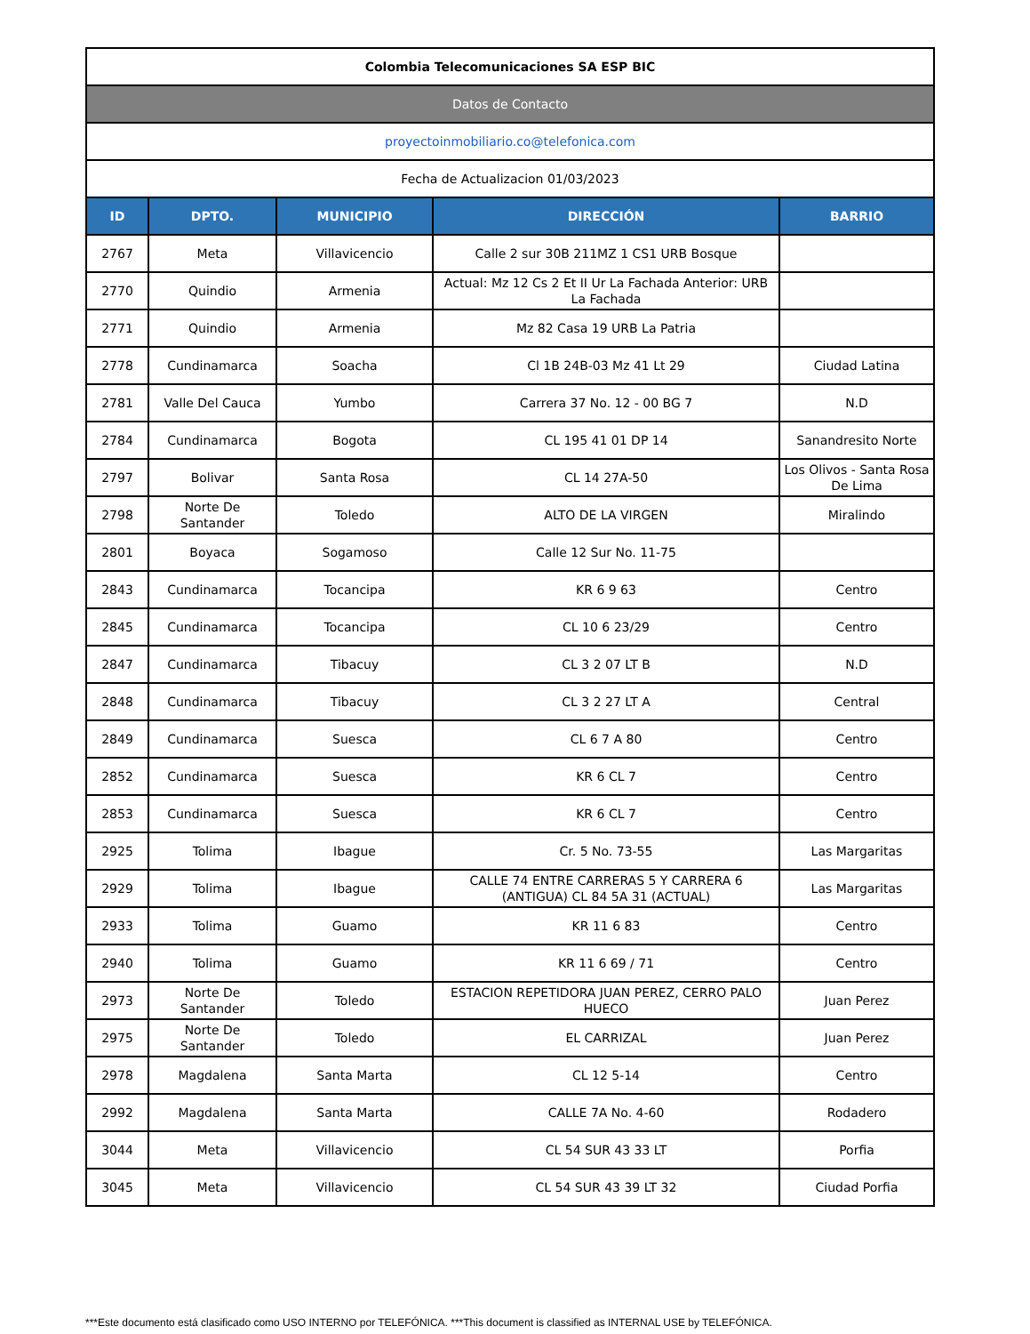| Colombia Telecomunicaciones SA ESP BIC | | | | |
| Datos de Contacto | | | | |
| proyectoinmobiliario.co@telefonica.com | | | | |
| Fecha de Actualizacion 01/03/2023 | | | | |
| ID | DPTO. | MUNICIPIO | DIRECCIÓN | BARRIO |
| 2767 | Meta | Villavicencio | Calle 2 sur 30B 211MZ 1 CS1 URB Bosque | |
| 2770 | Quindio | Armenia | Actual: Mz 12 Cs 2 Et II Ur La Fachada Anterior: URB La Fachada | |
| 2771 | Quindio | Armenia | Mz 82 Casa 19 URB La Patria | |
| 2778 | Cundinamarca | Soacha | Cl 1B 24B-03 Mz 41 Lt 29 | Ciudad Latina |
| 2781 | Valle Del Cauca | Yumbo | Carrera 37 No. 12 - 00 BG 7 | N.D |
| 2784 | Cundinamarca | Bogota | CL 195 41 01 DP 14 | Sanandresito Norte |
| 2797 | Bolivar | Santa Rosa | CL 14 27A-50 | Los Olivos - Santa Rosa De Lima |
| 2798 | Norte De Santander | Toledo | ALTO DE LA VIRGEN | Miralindo |
| 2801 | Boyaca | Sogamoso | Calle 12 Sur No. 11-75 | |
| 2843 | Cundinamarca | Tocancipa | KR 6 9 63 | Centro |
| 2845 | Cundinamarca | Tocancipa | CL 10 6 23/29 | Centro |
| 2847 | Cundinamarca | Tibacuy | CL 3 2 07 LT B | N.D |
| 2848 | Cundinamarca | Tibacuy | CL 3 2 27 LT A | Central |
| 2849 | Cundinamarca | Suesca | CL 6 7 A 80 | Centro |
| 2852 | Cundinamarca | Suesca | KR 6 CL 7 | Centro |
| 2853 | Cundinamarca | Suesca | KR 6 CL 7 | Centro |
| 2925 | Tolima | Ibague | Cr. 5 No. 73-55 | Las Margaritas |
| 2929 | Tolima | Ibague | CALLE 74 ENTRE CARRERAS 5 Y CARRERA 6 (ANTIGUA) CL 84 5A 31 (ACTUAL) | Las Margaritas |
| 2933 | Tolima | Guamo | KR 11 6 83 | Centro |
| 2940 | Tolima | Guamo | KR 11 6 69 / 71 | Centro |
| 2973 | Norte De Santander | Toledo | ESTACION REPETIDORA JUAN PEREZ, CERRO PALO HUECO | Juan Perez |
| 2975 | Norte De Santander | Toledo | EL CARRIZAL | Juan Perez |
| 2978 | Magdalena | Santa Marta | CL 12 5-14 | Centro |
| 2992 | Magdalena | Santa Marta | CALLE 7A No. 4-60 | Rodadero |
| 3044 | Meta | Villavicencio | CL 54 SUR 43 33 LT | Porfia |
| 3045 | Meta | Villavicencio | CL 54 SUR 43 39 LT 32 | Ciudad Porfia |
***Este documento está clasificado como USO INTERNO por TELEFÓNICA. ***This document is classified as INTERNAL USE by TELEFÓNICA.